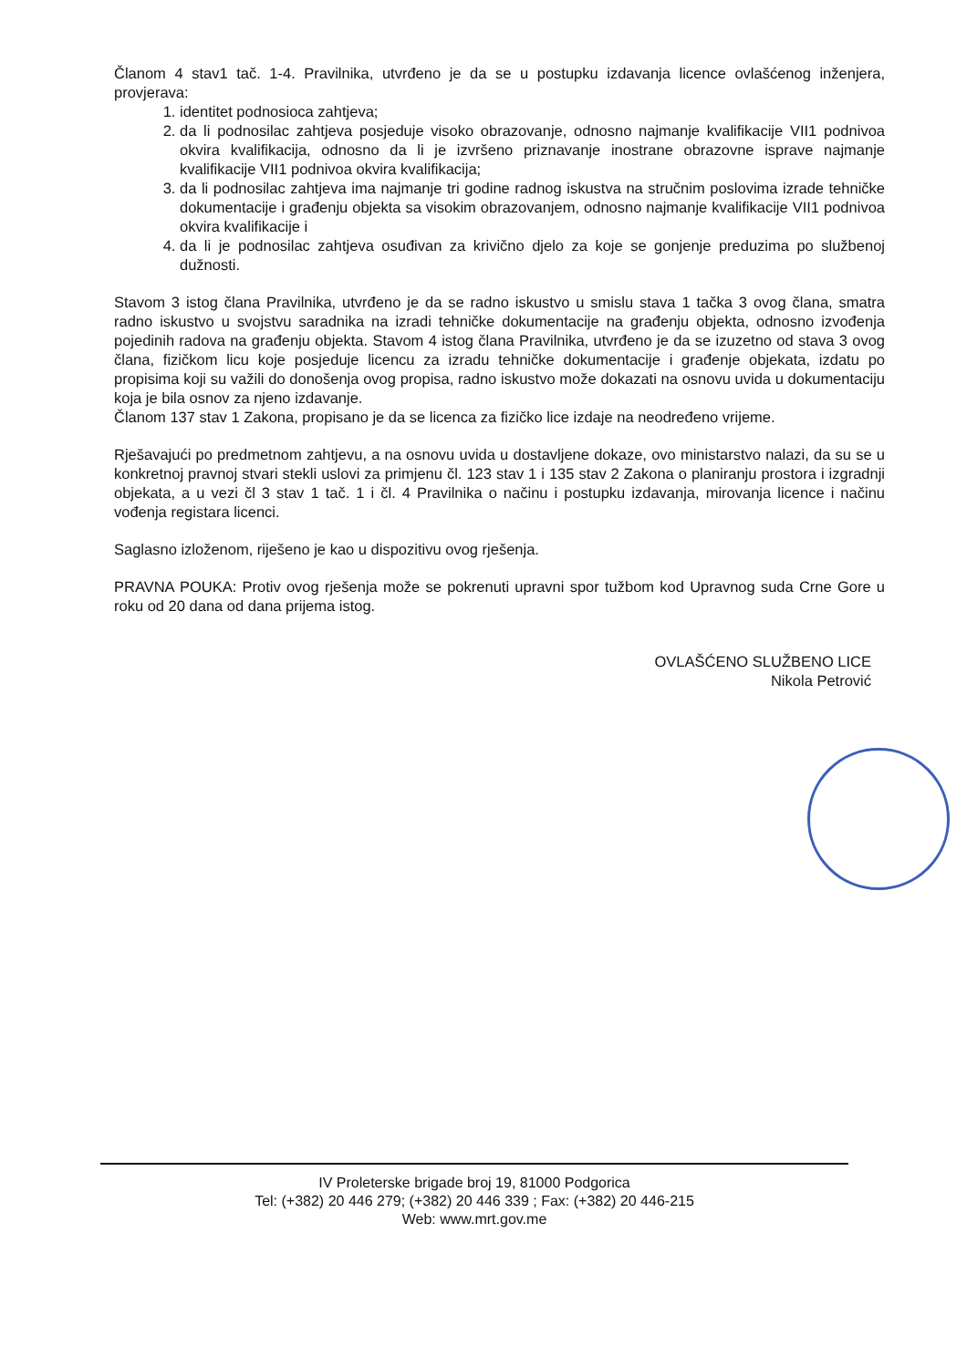Članom 4 stav1 tač. 1-4. Pravilnika, utvrđeno je da se u postupku izdavanja licence ovlašćenog inženjera, provjerava:
1. identitet podnosioca zahtjeva;
2. da li podnosilac zahtjeva posjeduje visoko obrazovanje, odnosno najmanje kvalifikacije VII1 podnivoa okvira kvalifikacija, odnosno da li je izvršeno priznavanje inostrane obrazovne isprave najmanje kvalifikacije VII1 podnivoa okvira kvalifikacija;
3. da li podnosilac zahtjeva ima najmanje tri godine radnog iskustva na stručnim poslovima izrade tehničke dokumentacije i građenju objekta sa visokim obrazovanjem, odnosno najmanje kvalifikacije VII1 podnivoa okvira kvalifikacije i
4. da li je podnosilac zahtjeva osuđivan za krivično djelo za koje se gonjenje preduzima po službenoj dužnosti.
Stavom 3 istog člana Pravilnika, utvrđeno je da se radno iskustvo u smislu stava 1 tačka 3 ovog člana, smatra radno iskustvo u svojstvu saradnika na izradi tehničke dokumentacije na građenju objekta, odnosno izvođenja pojedinih radova na građenju objekta. Stavom 4 istog člana Pravilnika, utvrđeno je da se izuzetno od stava 3 ovog člana, fizičkom licu koje posjeduje licencu za izradu tehničke dokumentacije i građenje objekata, izdatu po propisima koji su važili do donošenja ovog propisa, radno iskustvo može dokazati na osnovu uvida u dokumentaciju koja je bila osnov za njeno izdavanje.
Članom 137 stav 1 Zakona, propisano je da se licenca za fizičko lice izdaje na neodređeno vrijeme.
Rješavajući po predmetnom zahtjevu, a na osnovu uvida u dostavljene dokaze, ovo ministarstvo nalazi, da su se u konkretnoj pravnoj stvari stekli uslovi za primjenu čl. 123 stav 1 i 135 stav 2 Zakona o planiranju prostora i izgradnji objekata, a u vezi čl 3 stav 1 tač. 1 i čl. 4 Pravilnika o načinu i postupku izdavanja, mirovanja licence i načinu vođenja registara licenci.
Saglasno izloženom, riješeno je kao u dispozitivu ovog rješenja.
PRAVNA POUKA: Protiv ovog rješenja može se pokrenuti upravni spor tužbom kod Upravnog suda Crne Gore u roku od 20 dana od dana prijema istog.
OVLAŠĆENO SLUŽBENO LICE
Nikola Petrović
IV Proleterske brigade broj 19, 81000 Podgorica
Tel: (+382) 20 446 279; (+382) 20 446 339 ; Fax: (+382) 20 446-215
Web: www.mrt.gov.me